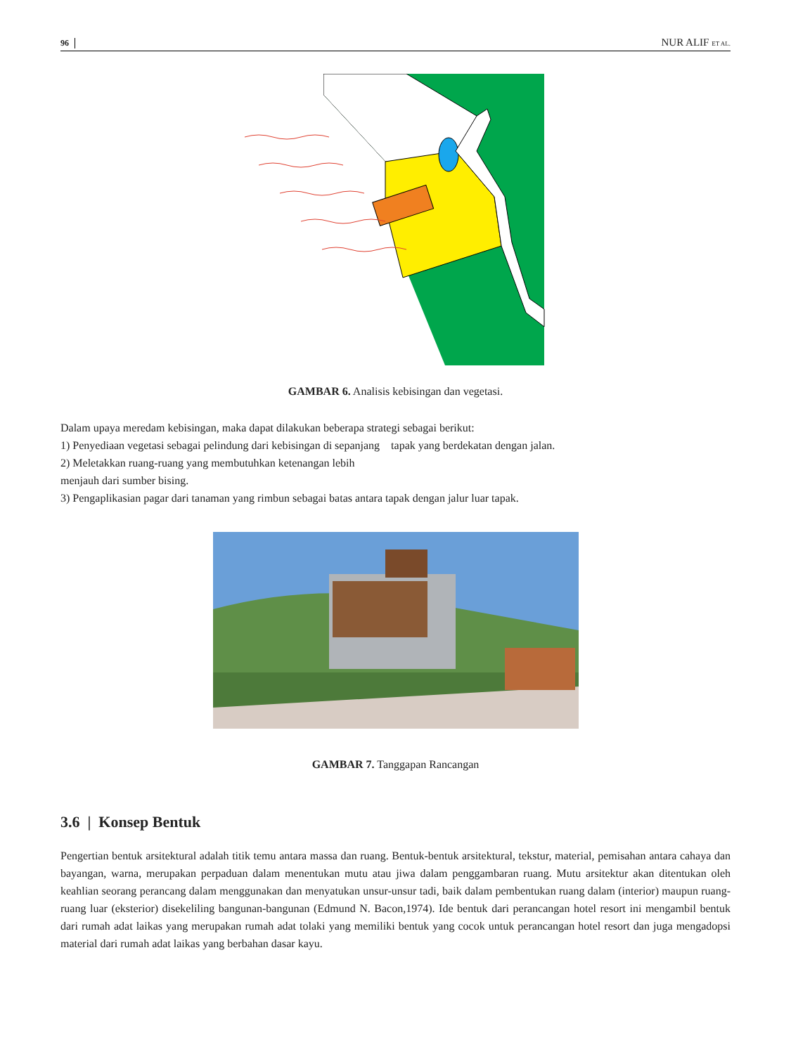96 NUR ALIF ET AL.
GAMBAR 6. Analisis kebisingan dan vegetasi.
Dalam upaya meredam kebisingan, maka dapat dilakukan beberapa strategi sebagai berikut:
1) Penyediaan vegetasi sebagai pelindung dari kebisingan di sepanjang tapak yang berdekatan dengan jalan.
2) Meletakkan ruang-ruang yang membutuhkan ketenangan lebih
menjauh dari sumber bising.
3) Pengaplikasian pagar dari tanaman yang rimbun sebagai batas antara tapak dengan jalur luar tapak.
GAMBAR 7. Tanggapan Rancangan
3.6 | Konsep Bentuk
Pengertian bentuk arsitektural adalah titik temu antara massa dan ruang. Bentuk-bentuk arsitektural, tekstur, material, pemisahan antara cahaya dan bayangan, warna, merupakan perpaduan dalam menentukan mutu atau jiwa dalam penggambaran ruang. Mutu arsitektur akan ditentukan oleh keahlian seorang perancang dalam menggunakan dan menyatukan unsur-unsur tadi, baik dalam pembentukan ruang dalam (interior) maupun ruang-ruang luar (eksterior) disekeliling bangunan-bangunan (Edmund N. Bacon,1974). Ide bentuk dari perancangan hotel resort ini mengambil bentuk dari rumah adat laikas yang merupakan rumah adat tolaki yang memiliki bentuk yang cocok untuk perancangan hotel resort dan juga mengadopsi material dari rumah adat laikas yang berbahan dasar kayu.